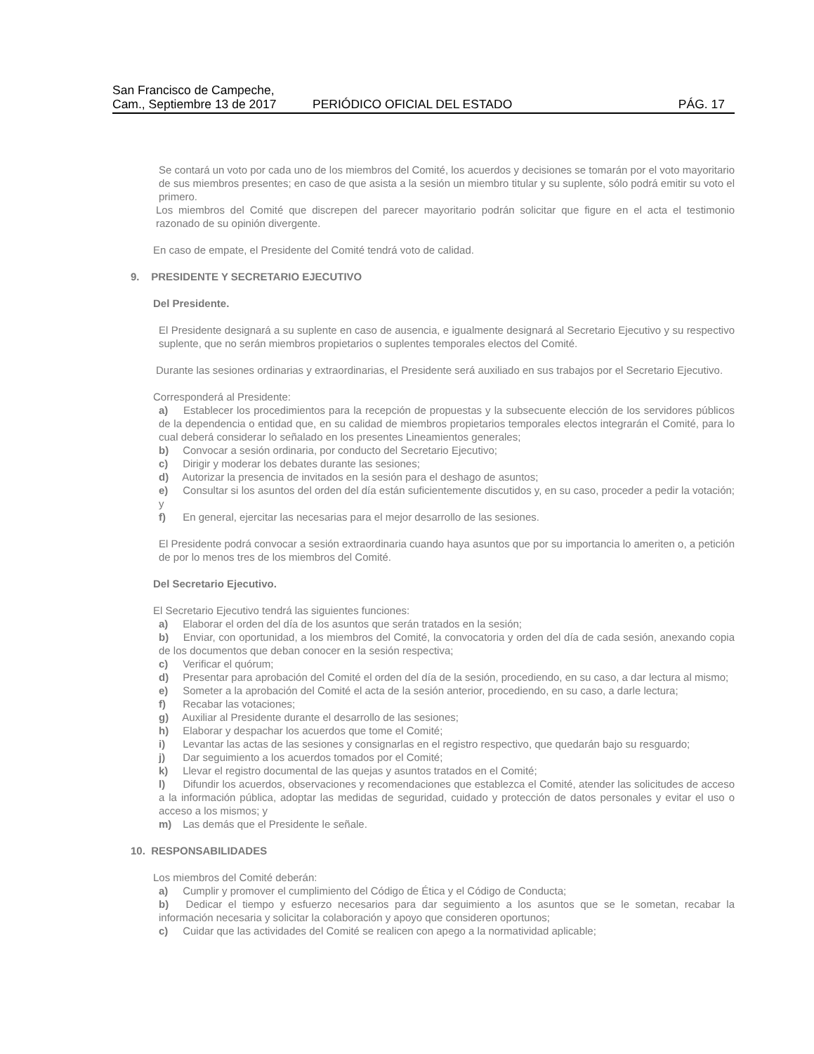San Francisco de Campeche,
Cam., Septiembre 13 de 2017
PERIÓDICO OFICIAL DEL ESTADO
PÁG. 17
Se contará un voto por cada uno de los miembros del Comité, los acuerdos y decisiones se tomarán por el voto mayoritario de sus miembros presentes; en caso de que asista a la sesión un miembro titular y su suplente, sólo podrá emitir su voto el primero.
Los miembros del Comité que discrepen del parecer mayoritario podrán solicitar que figure en el acta el testimonio razonado de su opinión divergente.
En caso de empate, el Presidente del Comité tendrá voto de calidad.
9. PRESIDENTE Y SECRETARIO EJECUTIVO
Del Presidente.
El Presidente designará a su suplente en caso de ausencia, e igualmente designará al Secretario Ejecutivo y su respectivo suplente, que no serán miembros propietarios o suplentes temporales electos del Comité.
Durante las sesiones ordinarias y extraordinarias, el Presidente será auxiliado en sus trabajos por el Secretario Ejecutivo.
Corresponderá al Presidente:
a) Establecer los procedimientos para la recepción de propuestas y la subsecuente elección de los servidores públicos de la dependencia o entidad que, en su calidad de miembros propietarios temporales electos integrarán el Comité, para lo cual deberá considerar lo señalado en los presentes Lineamientos generales;
b) Convocar a sesión ordinaria, por conducto del Secretario Ejecutivo;
c) Dirigir y moderar los debates durante las sesiones;
d) Autorizar la presencia de invitados en la sesión para el deshago de asuntos;
e) Consultar si los asuntos del orden del día están suficientemente discutidos y, en su caso, proceder a pedir la votación; y
f) En general, ejercitar las necesarias para el mejor desarrollo de las sesiones.
El Presidente podrá convocar a sesión extraordinaria cuando haya asuntos que por su importancia lo ameriten o, a petición de por lo menos tres de los miembros del Comité.
Del Secretario Ejecutivo.
El Secretario Ejecutivo tendrá las siguientes funciones:
a) Elaborar el orden del día de los asuntos que serán tratados en la sesión;
b) Enviar, con oportunidad, a los miembros del Comité, la convocatoria y orden del día de cada sesión, anexando copia de los documentos que deban conocer en la sesión respectiva;
c) Verificar el quórum;
d) Presentar para aprobación del Comité el orden del día de la sesión, procediendo, en su caso, a dar lectura al mismo;
e) Someter a la aprobación del Comité el acta de la sesión anterior, procediendo, en su caso, a darle lectura;
f) Recabar las votaciones;
g) Auxiliar al Presidente durante el desarrollo de las sesiones;
h) Elaborar y despachar los acuerdos que tome el Comité;
i) Levantar las actas de las sesiones y consignarlas en el registro respectivo, que quedarán bajo su resguardo;
j) Dar seguimiento a los acuerdos tomados por el Comité;
k) Llevar el registro documental de las quejas y asuntos tratados en el Comité;
l) Difundir los acuerdos, observaciones y recomendaciones que establezca el Comité, atender las solicitudes de acceso a la información pública, adoptar las medidas de seguridad, cuidado y protección de datos personales y evitar el uso o acceso a los mismos; y
m) Las demás que el Presidente le señale.
10. RESPONSABILIDADES
Los miembros del Comité deberán:
a) Cumplir y promover el cumplimiento del Código de Ética y el Código de Conducta;
b) Dedicar el tiempo y esfuerzo necesarios para dar seguimiento a los asuntos que se le sometan, recabar la información necesaria y solicitar la colaboración y apoyo que consideren oportunos;
c) Cuidar que las actividades del Comité se realicen con apego a la normatividad aplicable;